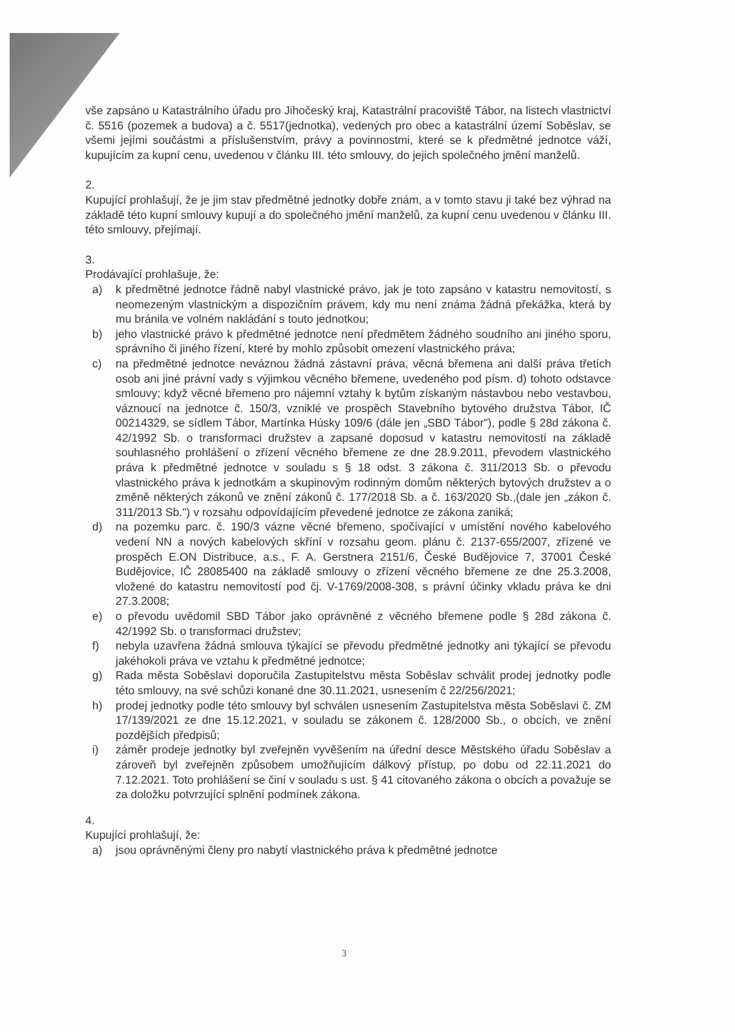vše zapsáno u Katastrálního úřadu pro Jihočeský kraj, Katastrální pracoviště Tábor, na listech vlastnictví č. 5516 (pozemek a budova) a č. 5517(jednotka), vedených pro obec a katastrální území Soběslav, se všemi jejími součástmi a příslušenstvím, právy a povinnostmi, které se k předmětné jednotce váží, kupujícím za kupní cenu, uvedenou v článku III. této smlouvy, do jejich společného jmění manželů.
2.
Kupující prohlašují, že je jim stav předmětné jednotky dobře znám, a v tomto stavu ji také bez výhrad na základě této kupní smlouvy kupují a do společného jmění manželů, za kupní cenu uvedenou v článku III. této smlouvy, přejímají.
3.
Prodávající prohlašuje, že:
a) k předmětné jednotce řádně nabyl vlastnické právo, jak je toto zapsáno v katastru nemovitostí, s neomezeným vlastnickým a dispozičním právem, kdy mu není známa žádná překážka, která by mu bránila ve volném nakládání s touto jednotkou;
b) jeho vlastnické právo k předmětné jednotce není předmětem žádného soudního ani jiného sporu, správního či jiného řízení, které by mohlo způsobit omezení vlastnického práva;
c) na předmětné jednotce neváznou žádná zástavní práva, věcná břemena ani další práva třetích osob ani jiné právní vady s výjimkou věcného břemene, uvedeného pod písm. d) tohoto odstavce smlouvy; když věcné břemeno pro nájemní vztahy k bytům získaným nástavbou nebo vestavbou, váznoucí na jednotce č. 150/3, vzniklé ve prospěch Stavebního bytového družstva Tábor, IČ 00214329, se sídlem Tábor, Martínka Húsky 109/6 (dále jen „SBD Tábor"), podle § 28d zákona č. 42/1992 Sb. o transformaci družstev a zapsané doposud v katastru nemovitostí na základě souhlasného prohlášení o zřízení věcného břemene ze dne 28.9.2011, převodem vlastnického práva k předmětné jednotce v souladu s § 18 odst. 3 zákona č. 311/2013 Sb. o převodu vlastnického práva k jednotkám a skupinovým rodinným domům některých bytových družstev a o změně některých zákonů ve znění zákonů č. 177/2018 Sb. a č. 163/2020 Sb.,(dale jen „zákon č. 311/2013 Sb.") v rozsahu odpovídajícím převedené jednotce ze zákona zaniká;
d) na pozemku parc. č. 190/3 vázne věcné břemeno, spočívající v umístění nového kabelového vedení NN a nových kabelových skříní v rozsahu geom. plánu č. 2137-655/2007, zřízené ve prospěch E.ON Distribuce, a.s., F. A. Gerstnera 2151/6, České Budějovice 7, 37001 České Budějovice, IČ 28085400 na základě smlouvy o zřízení věcného břemene ze dne 25.3.2008, vložené do katastru nemovitostí pod čj. V-1769/2008-308, s právní účinky vkladu práva ke dni 27.3.2008;
e) o převodu uvědomil SBD Tábor jako oprávněné z věcného břemene podle § 28d zákona č. 42/1992 Sb. o transformaci družstev;
f) nebyla uzavřena žádná smlouva týkající se převodu předmětné jednotky ani týkající se převodu jakéhokoli práva ve vztahu k předmětné jednotce;
g) Rada města Soběslavi doporučila Zastupitelstvu města Soběslav schválit prodej jednotky podle této smlouvy, na své schůzi konané dne 30.11.2021, usnesením č 22/256/2021;
h) prodej jednotky podle této smlouvy byl schválen usnesením Zastupitelstva města Soběslavi č. ZM 17/139/2021 ze dne 15.12.2021, v souladu se zákonem č. 128/2000 Sb., o obcích, ve znění pozdějších předpisů;
i) záměr prodeje jednotky byl zveřejněn vyvěšením na úřední desce Městského úřadu Soběslav a zároveň byl zveřejněn způsobem umožňujícím dálkový přístup, po dobu od 22.11.2021 do 7.12.2021. Toto prohlášení se činí v souladu s ust. § 41 citovaného zákona o obcích a považuje se za doložku potvrzující splnění podmínek zákona.
4.
Kupující prohlašují, že:
a) jsou oprávněnými členy pro nabytí vlastnického práva k předmětné jednotce
3